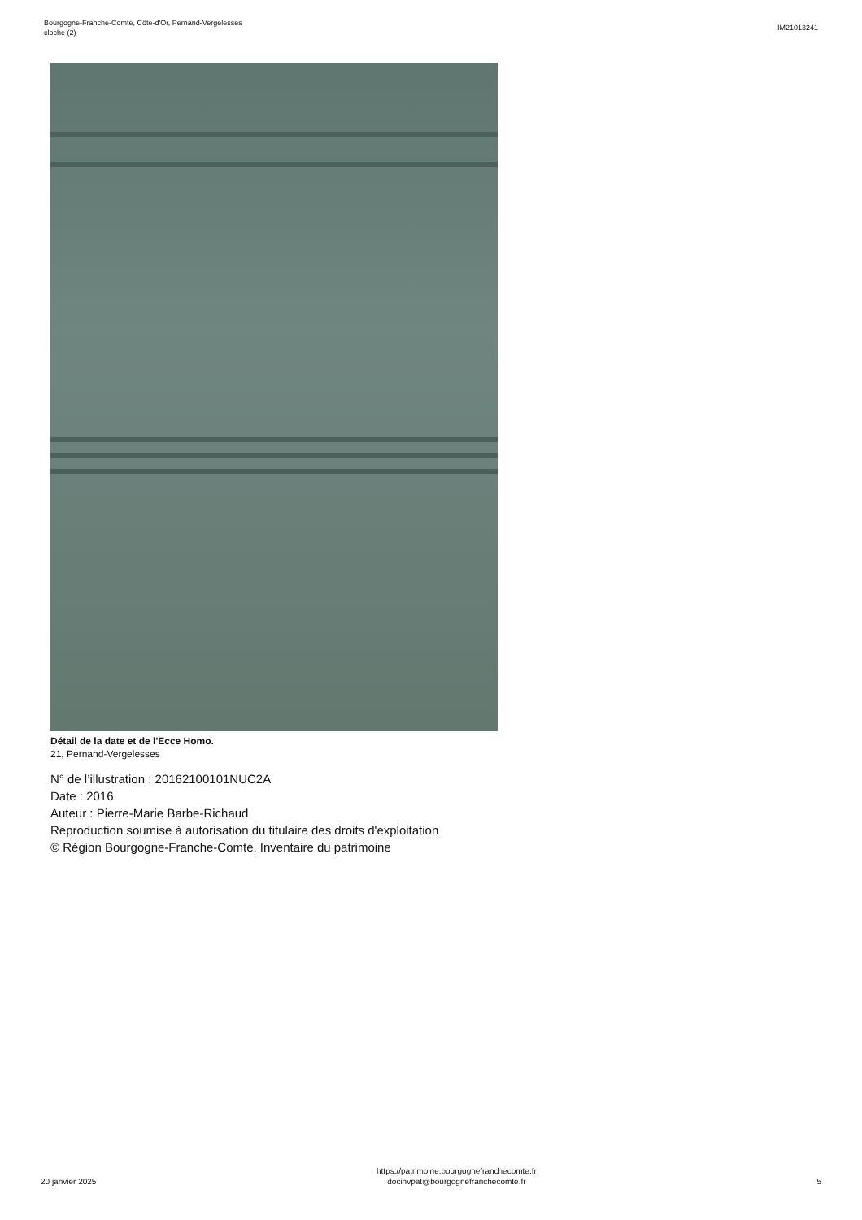Bourgogne-Franche-Comté, Côte-d'Or, Pernand-Vergelesses
cloche (2)
IM21013241
Détail de la date et de l'Ecce Homo.
21, Pernand-Vergelesses
N° de l’illustration : 20162100101NUC2A
Date : 2016
Auteur : Pierre-Marie Barbe-Richaud
Reproduction soumise à autorisation du titulaire des droits d'exploitation
© Région Bourgogne-Franche-Comté, Inventaire du patrimoine
20 janvier 2025
https://patrimoine.bourgognefranchecomte.fr
docinvpat@bourgognefranchecomte.fr
5